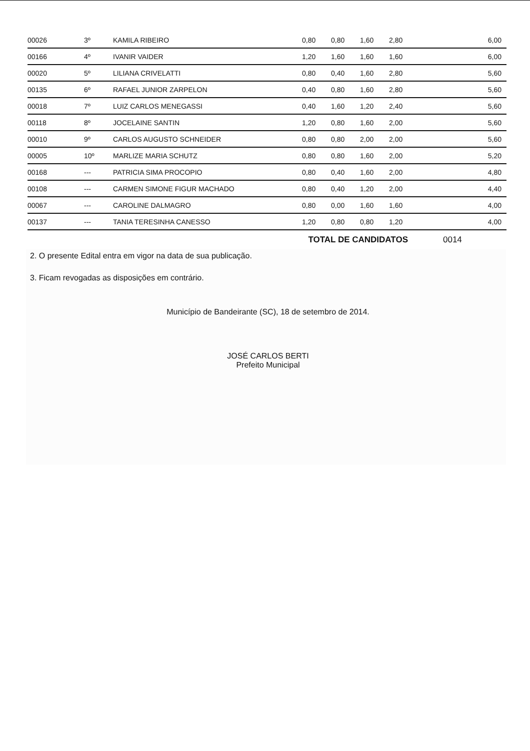| 00026 | 3º | KAMILA RIBEIRO | 0,80 | 0,80 | 1,60 | 2,80 | 6,00 |
| 00166 | 4º | IVANIR VAIDER | 1,20 | 1,60 | 1,60 | 1,60 | 6,00 |
| 00020 | 5º | LILIANA CRIVELATTI | 0,80 | 0,40 | 1,60 | 2,80 | 5,60 |
| 00135 | 6º | RAFAEL JUNIOR ZARPELON | 0,40 | 0,80 | 1,60 | 2,80 | 5,60 |
| 00018 | 7º | LUIZ CARLOS MENEGASSI | 0,40 | 1,60 | 1,20 | 2,40 | 5,60 |
| 00118 | 8º | JOCELAINE SANTIN | 1,20 | 0,80 | 1,60 | 2,00 | 5,60 |
| 00010 | 9º | CARLOS AUGUSTO SCHNEIDER | 0,80 | 0,80 | 2,00 | 2,00 | 5,60 |
| 00005 | 10º | MARLIZE MARIA SCHUTZ | 0,80 | 0,80 | 1,60 | 2,00 | 5,20 |
| 00168 | --- | PATRICIA SIMA PROCOPIO | 0,80 | 0,40 | 1,60 | 2,00 | 4,80 |
| 00108 | --- | CARMEN SIMONE FIGUR MACHADO | 0,80 | 0,40 | 1,20 | 2,00 | 4,40 |
| 00067 | --- | CAROLINE DALMAGRO | 0,80 | 0,00 | 1,60 | 1,60 | 4,00 |
| 00137 | --- | TANIA TERESINHA CANESSO | 1,20 | 0,80 | 0,80 | 1,20 | 4,00 |
| | | | TOTAL DE CANDIDATOS | | | | 0014 |
2. O presente Edital entra em vigor na data de sua publicação.
3. Ficam revogadas as disposições em contrário.
Município de Bandeirante (SC), 18 de setembro de 2014.
JOSÉ CARLOS BERTI
Prefeito Municipal